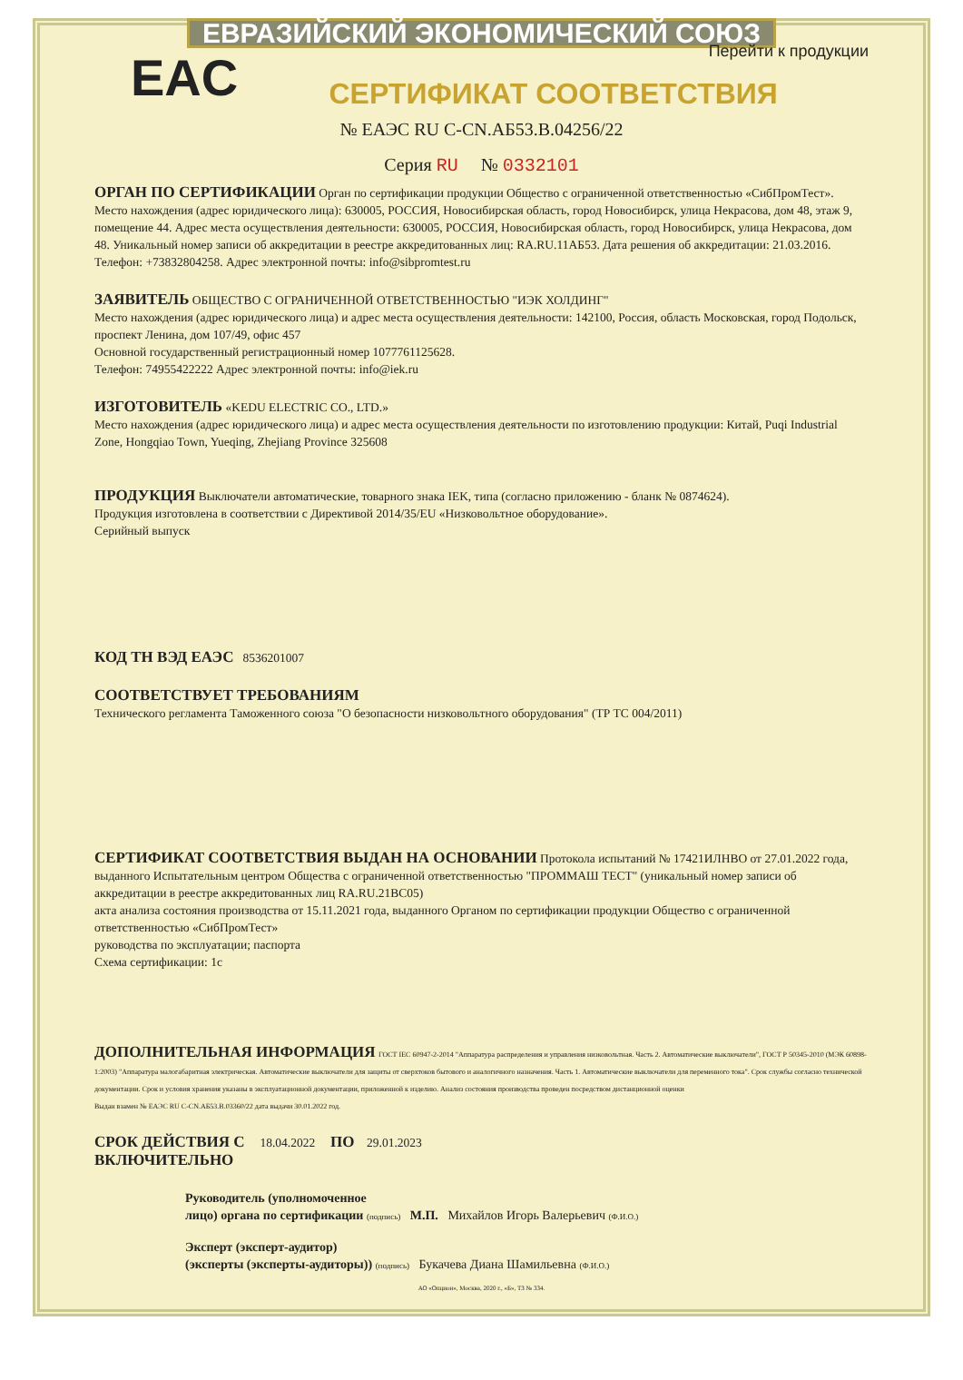ЕВРАЗИЙСКИЙ ЭКОНОМИЧЕСКИЙ СОЮЗ
Перейти к продукции
EAC
СЕРТИФИКАТ СООТВЕТСТВИЯ
№ ЕАЭС RU С-CN.АБ53.В.04256/22
Серия RU № 0332101
ОРГАН ПО СЕРТИФИКАЦИИ Орган по сертификации продукции Общество с ограниченной ответственностью «СибПромТест». Место нахождения (адрес юридического лица): 630005, РОССИЯ, Новосибирская область, город Новосибирск, улица Некрасова, дом 48, этаж 9, помещение 44. Адрес места осуществления деятельности: 630005, РОССИЯ, Новосибирская область, город Новосибирск, улица Некрасова, дом 48. Уникальный номер записи об аккредитации в реестре аккредитованных лиц: RA.RU.11АБ53. Дата решения об аккредитации: 21.03.2016. Телефон: +73832804258. Адрес электронной почты: info@sibpromtest.ru
ЗАЯВИТЕЛЬ ОБЩЕСТВО С ОГРАНИЧЕННОЙ ОТВЕТСТВЕННОСТЬЮ "ИЭК ХОЛДИНГ"
Место нахождения (адрес юридического лица) и адрес места осуществления деятельности: 142100, Россия, область Московская, город Подольск, проспект Ленина, дом 107/49, офис 457
Основной государственный регистрационный номер 1077761125628.
Телефон: 74955422222 Адрес электронной почты: info@iek.ru
ИЗГОТОВИТЕЛЬ «KEDU ELECTRIC CO., LTD.»
Место нахождения (адрес юридического лица) и адрес места осуществления деятельности по изготовлению продукции: Китай, Puqi Industrial Zone, Hongqiao Town, Yueqing, Zhejiang Province 325608
ПРОДУКЦИЯ Выключатели автоматические, товарного знака IEK, типа (согласно приложению - бланк № 0874624).
Продукция изготовлена в соответствии с Директивой 2014/35/EU «Низковольтное оборудование».
Серийный выпуск
КОД ТН ВЭД ЕАЭС 8536201007
СООТВЕТСТВУЕТ ТРЕБОВАНИЯМ
Технического регламента Таможенного союза "О безопасности низковольтного оборудования" (ТР ТС 004/2011)
СЕРТИФИКАТ СООТВЕТСТВИЯ ВЫДАН НА ОСНОВАНИИ Протокола испытаний № 17421ИЛНВО от 27.01.2022 года, выданного Испытательным центром Общества с ограниченной ответственностью "ПРОММАШ ТЕСТ" (уникальный номер записи об аккредитации в реестре аккредитованных лиц RA.RU.21ВС05)
акта анализа состояния производства от 15.11.2021 года, выданного Органом по сертификации продукции Общество с ограниченной ответственностью «СибПромТест»
руководства по эксплуатации; паспорта
Схема сертификации: 1с
ДОПОЛНИТЕЛЬНАЯ ИНФОРМАЦИЯ ГОСТ IEC 60947-2-2014 "Аппаратура распределения и управления низковольтная. Часть 2. Автоматические выключатели", ГОСТ Р 50345-2010 (МЭК 60898-1:2003) "Аппаратура малогабаритная электрическая. Автоматические выключатели для защиты от сверхтоков бытового и аналогичного назначения. Часть 1. Автоматические выключатели для переменного тока". Срок службы согласно технической документации. Срок и условия хранения указаны в эксплуатационной документации, приложенной к изделию. Анализ состояния производства проведен посредством дистанционной оценки
Выдан взамен № ЕАЭС RU С-CN.АБ53.В.03360/22 дата выдачи 30.01.2022 год.
СРОК ДЕЙСТВИЯ С 18.04.2022 ПО 29.01.2023
ВКЛЮЧИТЕЛЬНО
Руководитель (уполномоченное
лицо) органа по сертификации (подпись) М.П. Михайлов Игорь Валерьевич (Ф.И.О.)
Эксперт (эксперт-аудитор)
(эксперты (эксперты-аудиторы)) (подпись) Букачева Диана Шамильевна (Ф.И.О.)
АО «Опцион», Москва, 2020 г., «Б», ТЗ № 334.